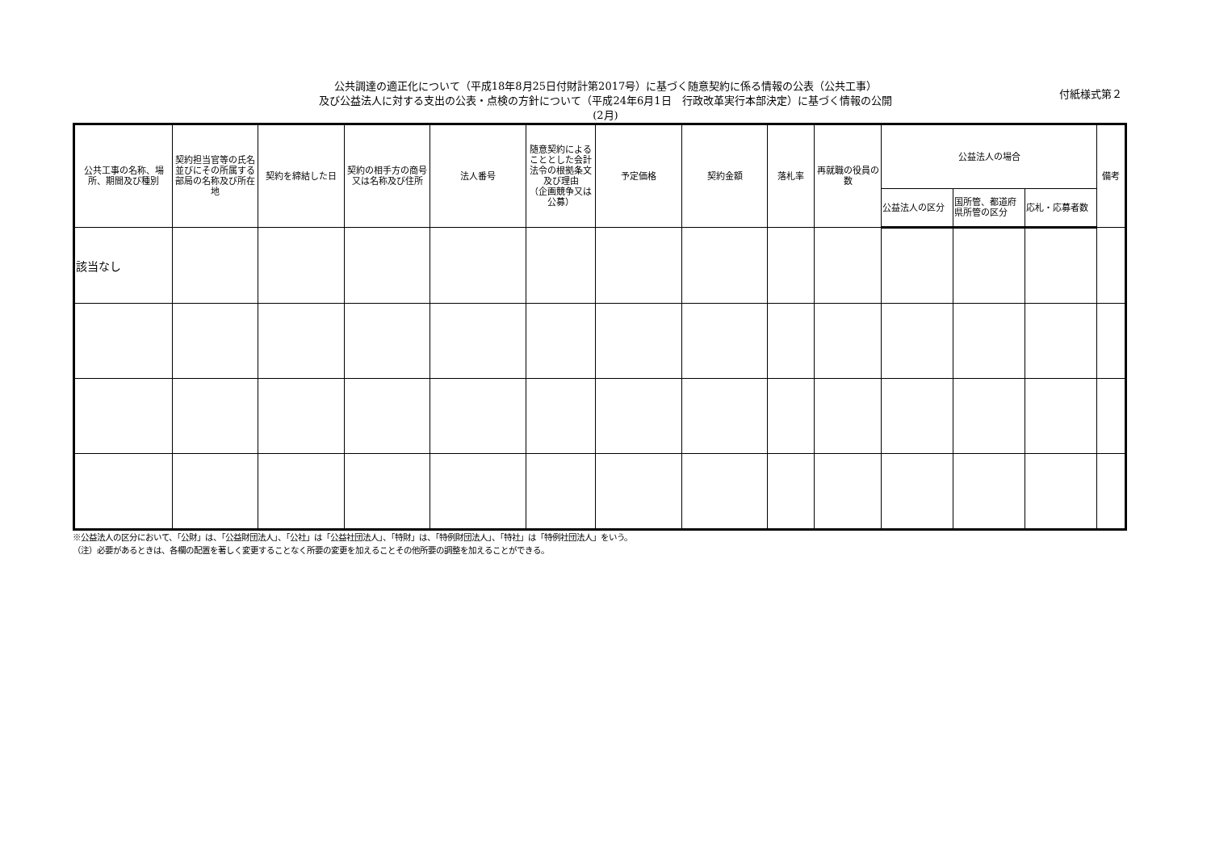付紙様式第２
公共調達の適正化について（平成18年8月25日付財計第2017号）に基づく随意契約に係る情報の公表（公共工事）
及び公益法人に対する支出の公表・点検の方針について（平成24年6月1日　行政改革実行本部決定）に基づく情報の公開
(2月)
| 公共工事の名称、場所、期間及び種別 | 契約担当官等の氏名並びにその所属する部局の名称及び所在地 | 契約を締結した日 | 契約の相手方の商号又は名称及び住所 | 法人番号 | 随意契約によることとした会計法令の根拠条文及び理由 （企画競争又は公募） | 予定価格 | 契約金額 | 落札率 | 再就職の役員の数 | 公益法人の場合 | | | 備考 |
| --- | --- | --- | --- | --- | --- | --- | --- | --- | --- | --- | --- | --- | --- |
| | | | | | | | | | | 公益法人の区分 | 国所管、都道府県所管の区分 | 応札・応募者数 | |
| 該当なし | | | | | | | | | | | | | |
※公益法人の区分において、「公財」は、「公益財団法人」、「公社」は「公益社団法人」、「特財」は、「特例財団法人」、「特社」は「特例社団法人」をいう。
（注）必要があるときは、各欄の配置を著しく変更することなく所要の変更を加えることその他所要の調整を加えることができる。